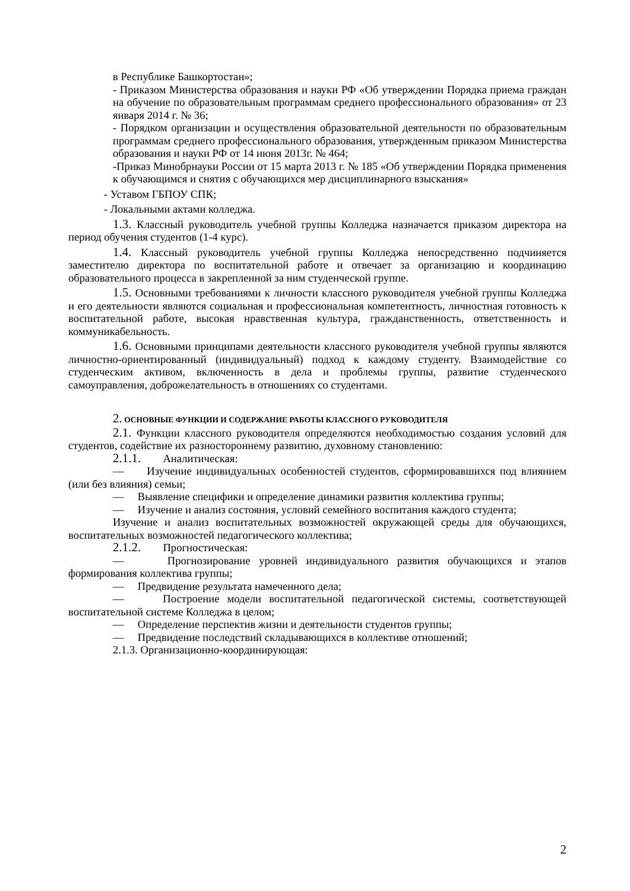в Республике Башкортостан»;
- Приказом Министерства образования и науки РФ «Об утверждении Порядка приема граждан на обучение по образовательным программам среднего профессионального образования» от 23 января 2014 г. № 36;
- Порядком организации и осуществления образовательной деятельности по образовательным программам среднего профессионального образования, утвержденным приказом Министерства образования и науки РФ от 14 июня 2013г. № 464;
-Приказ Минобрнауки России от 15 марта 2013 г. № 185 «Об утверждении Порядка применения к обучающимся и снятия с обучающихся мер дисциплинарного взыскания»
- Уставом ГБПОУ СПК;
- Локальными актами колледжа.
1.3. Классный руководитель учебной группы Колледжа назначается приказом директора на период обучения студентов (1-4 курс).
1.4. Классный руководитель учебной группы Колледжа непосредственно подчиняется заместителю директора по воспитательной работе и отвечает за организацию и координацию образовательного процесса в закрепленной за ним студенческой группе.
1.5. Основными требованиями к личности классного руководителя учебной группы Колледжа и его деятельности являются социальная и профессиональная компетентность, личностная готовность к воспитательной работе, высокая нравственная культура, гражданственность, ответственность и коммуникабельность.
1.6. Основными принципами деятельности классного руководителя учебной группы являются личностно-ориентированный (индивидуальный) подход к каждому студенту. Взаимодействие со студенческим активом, включенность в дела и проблемы группы, развитие студенческого самоуправления, доброжелательность в отношениях со студентами.
2. ОСНОВНЫЕ ФУНКЦИИ И СОДЕРЖАНИЕ РАБОТЫ КЛАССНОГО РУКОВОДИТЕЛЯ
2.1. Функции классного руководителя определяются необходимостью создания условий для студентов, содействие их разностороннему развитию, духовному становлению:
2.1.1. Аналитическая:
— Изучение индивидуальных особенностей студентов, сформировавшихся под влиянием (или без влияния) семьи;
— Выявление специфики и определение динамики развития коллектива группы;
— Изучение и анализ состояния, условий семейного воспитания каждого студента;
Изучение и анализ воспитательных возможностей окружающей среды для обучающихся, воспитательных возможностей педагогического коллектива;
2.1.2. Прогностическая:
— Прогнозирование уровней индивидуального развития обучающихся и этапов формирования коллектива группы;
— Предвидение результата намеченного дела;
— Построение модели воспитательной педагогической системы, соответствующей воспитательной системе Колледжа в целом;
— Определение перспектив жизни и деятельности студентов группы;
— Предвидение последствий складывающихся в коллективе отношений;
2.1.3. Организационно-координирующая:
2